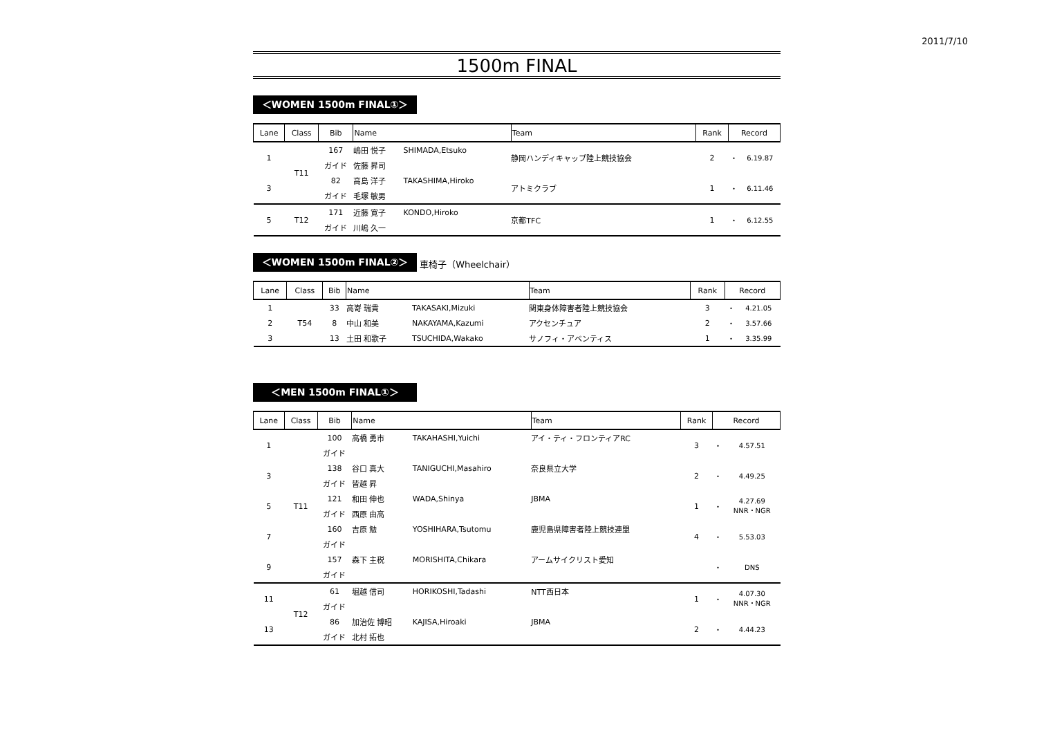2011/7/10
1500m FINAL
＜WOMEN 1500m FINAL①＞
| Lane | Class | Bib | Name | | Team | Rank | Record | |
| --- | --- | --- | --- | --- | --- | --- | --- | --- |
| 1 | T11 | 167 | 嶋田 悦子 | SHIMADA,Etsuko | 静岡ハンディキャップ陸上競技協会 | 2 | ・ | 6.19.87 |
| | | ガイド | 佐藤 昇司 | | | | | |
| 3 | | 82 | 高島 洋子 | TAKASHIMA,Hiroko | アトミクラブ | 1 | ・ | 6.11.46 |
| | | ガイド | 毛塚 敏男 | | | | | |
| 5 | T12 | 171 | 近藤 寛子 | KONDO,Hiroko | 京都TFC | 1 | ・ | 6.12.55 |
| | | ガイド | 川嶋 久一 | | | | | |
＜WOMEN 1500m FINAL②＞
車椅子（Wheelchair）
| Lane | Class | Bib | Name | | Team | Rank | Record | |
| --- | --- | --- | --- | --- | --- | --- | --- | --- |
| 1 | T54 | 33 | 高嵜 瑞貴 | TAKASAKI,Mizuki | 関東身体障害者陸上競技協会 | 3 | ・ | 4.21.05 |
| 2 | | 8 | 中山 和美 | NAKAYAMA,Kazumi | アクセンチュア | 2 | ・ | 3.57.66 |
| 3 | | 13 | 土田 和歌子 | TSUCHIDA,Wakako | サノフィ・アベンティス | 1 | ・ | 3.35.99 |
＜MEN 1500m FINAL①＞
| Lane | Class | Bib | Name | | Team | Rank | Record | |
| --- | --- | --- | --- | --- | --- | --- | --- | --- |
| 1 | T11 | 100 | 高橋 勇市 | TAKAHASHI,Yuichi | アイ・ティ・フロンティアRC | 3 | ・ | 4.57.51 |
| | | ガイド | | | | | | |
| 3 | | 138 | 谷口 真大 | TANIGUCHI,Masahiro | 奈良県立大学 | 2 | ・ | 4.49.25 |
| | | ガイド | 皆越 昇 | | | | | |
| 5 | | 121 | 和田 伸也 | WADA,Shinya | JBMA | 1 | ・ | 4.27.69 NNR・NGR |
| | | ガイド | 西原 由高 | | | | | |
| 7 | | 160 | 吉原 勉 | YOSHIHARA,Tsutomu | 鹿児島県障害者陸上競技連盟 | 4 | ・ | 5.53.03 |
| | | ガイド | | | | | | |
| 9 | | 157 | 森下 主税 | MORISHITA,Chikara | アームサイクリスト愛知 | | ・ | DNS |
| | | ガイド | | | | | | |
| 11 | T12 | 61 | 堀越 信司 | HORIKOSHI,Tadashi | NTT西日本 | 1 | ・ | 4.07.30 NNR・NGR |
| | | ガイド | | | | | | |
| 13 | | 86 | 加治佐 博昭 | KAJISA,Hiroaki | JBMA | 2 | ・ | 4.44.23 |
| | | ガイド | 北村 拓也 | | | | | |